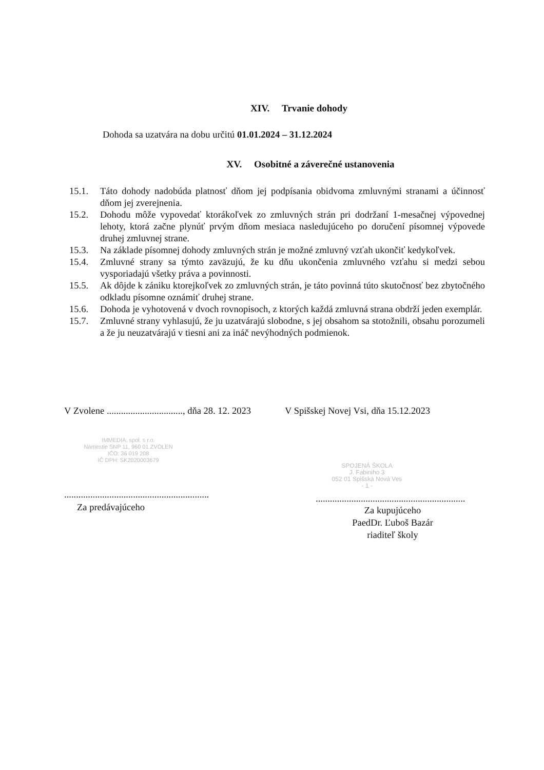XIV. Trvanie dohody
Dohoda sa uzatvára na dobu určitú 01.01.2024 – 31.12.2024
XV. Osobitné a záverečné ustanovenia
15.1. Táto dohody nadobúda platnosť dňom jej podpísania obidvoma zmluvnými stranami a účinnosť dňom jej zverejnenia.
15.2. Dohodu môže vypovedať ktorákoľvek zo zmluvných strán pri dodržaní 1-mesačnej výpovednej lehoty, ktorá začne plynúť prvým dňom mesiaca nasledujúceho po doručení písomnej výpovede druhej zmluvnej strane.
15.3. Na základe písomnej dohody zmluvných strán je možné zmluvný vzťah ukončiť kedykoľvek.
15.4. Zmluvné strany sa týmto zaväzujú, že ku dňu ukončenia zmluvného vzťahu si medzi sebou vysporiadajú všetky práva a povinnosti.
15.5. Ak dôjde k zániku ktorejkoľvek zo zmluvných strán, je táto povinná túto skutočnosť bez zbytočného odkladu písomne oznámiť druhej strane.
15.6. Dohoda je vyhotovená v dvoch rovnopisoch, z ktorých každá zmluvná strana obdrží jeden exemplár.
15.7. Zmluvné strany vyhlasujú, že ju uzatvárajú slobodne, s jej obsahom sa stotožnili, obsahu porozumeli a že ju neuzatvárajú v tiesni ani za ináč nevýhodných podmienok.
V Zvolene ................................, dňa 28. 12. 2023
IMMEDIA, spol. s r.o.
Námestie SNP 11, 960 01 ZVOLEN
IČO: 36 019 208
IČ DPH: SK2020003679
.............................................................
Za predávajúceho
V Spišskej Novej Vsi, dňa 15.12.2023
SPOJENÁ ŠKOLA
J. Fabiniho 3
052 01 Spišská Nová Ves
- 1 -
...............................................................
Za kupujúceho
PaedDr. Ľuboš Bazár
riaditeľ školy